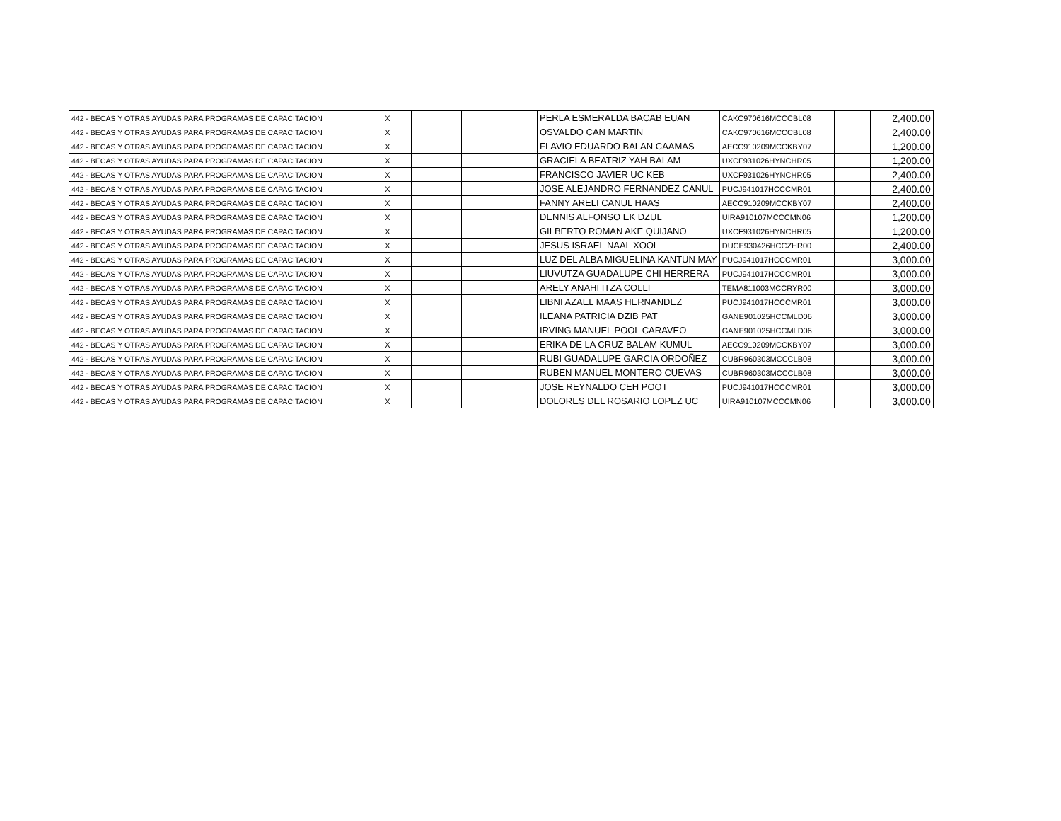| 442 - BECAS Y OTRAS AYUDAS PARA PROGRAMAS DE CAPACITACION | X | | | PERLA ESMERALDA BACAB EUAN | CAKC970616MCCCBL08 | | 2,400.00 |
| 442 - BECAS Y OTRAS AYUDAS PARA PROGRAMAS DE CAPACITACION | X | | | OSVALDO CAN MARTIN | CAKC970616MCCCBL08 | | 2,400.00 |
| 442 - BECAS Y OTRAS AYUDAS PARA PROGRAMAS DE CAPACITACION | X | | | FLAVIO EDUARDO BALAN CAAMAS | AECC910209MCCKBY07 | | 1,200.00 |
| 442 - BECAS Y OTRAS AYUDAS PARA PROGRAMAS DE CAPACITACION | X | | | GRACIELA BEATRIZ YAH BALAM | UXCF931026HYNCHR05 | | 1,200.00 |
| 442 - BECAS Y OTRAS AYUDAS PARA PROGRAMAS DE CAPACITACION | X | | | FRANCISCO JAVIER UC KEB | UXCF931026HYNCHR05 | | 2,400.00 |
| 442 - BECAS Y OTRAS AYUDAS PARA PROGRAMAS DE CAPACITACION | X | | | JOSE ALEJANDRO FERNANDEZ CANUL | PUCJ941017HCCCMR01 | | 2,400.00 |
| 442 - BECAS Y OTRAS AYUDAS PARA PROGRAMAS DE CAPACITACION | X | | | FANNY ARELI CANUL HAAS | AECC910209MCCKBY07 | | 2,400.00 |
| 442 - BECAS Y OTRAS AYUDAS PARA PROGRAMAS DE CAPACITACION | X | | | DENNIS ALFONSO EK DZUL | UIRA910107MCCCMN06 | | 1,200.00 |
| 442 - BECAS Y OTRAS AYUDAS PARA PROGRAMAS DE CAPACITACION | X | | | GILBERTO ROMAN AKE QUIJANO | UXCF931026HYNCHR05 | | 1,200.00 |
| 442 - BECAS Y OTRAS AYUDAS PARA PROGRAMAS DE CAPACITACION | X | | | JESUS ISRAEL NAAL XOOL | DUCE930426HCCZHR00 | | 2,400.00 |
| 442 - BECAS Y OTRAS AYUDAS PARA PROGRAMAS DE CAPACITACION | X | | | LUZ DEL ALBA MIGUELINA KANTUN MAY | PUCJ941017HCCCMR01 | | 3,000.00 |
| 442 - BECAS Y OTRAS AYUDAS PARA PROGRAMAS DE CAPACITACION | X | | | LIUVUTZA GUADALUPE CHI HERRERA | PUCJ941017HCCCMR01 | | 3,000.00 |
| 442 - BECAS Y OTRAS AYUDAS PARA PROGRAMAS DE CAPACITACION | X | | | ARELY ANAHI ITZA COLLI | TEMA811003MCCRYR00 | | 3,000.00 |
| 442 - BECAS Y OTRAS AYUDAS PARA PROGRAMAS DE CAPACITACION | X | | | LIBNI AZAEL MAAS HERNANDEZ | PUCJ941017HCCCMR01 | | 3,000.00 |
| 442 - BECAS Y OTRAS AYUDAS PARA PROGRAMAS DE CAPACITACION | X | | | ILEANA PATRICIA DZIB PAT | GANE901025HCCMLD06 | | 3,000.00 |
| 442 - BECAS Y OTRAS AYUDAS PARA PROGRAMAS DE CAPACITACION | X | | | IRVING MANUEL POOL CARAVEO | GANE901025HCCMLD06 | | 3,000.00 |
| 442 - BECAS Y OTRAS AYUDAS PARA PROGRAMAS DE CAPACITACION | X | | | ERIKA DE LA CRUZ BALAM KUMUL | AECC910209MCCKBY07 | | 3,000.00 |
| 442 - BECAS Y OTRAS AYUDAS PARA PROGRAMAS DE CAPACITACION | X | | | RUBI GUADALUPE GARCIA ORDOÑEZ | CUBR960303MCCCLB08 | | 3,000.00 |
| 442 - BECAS Y OTRAS AYUDAS PARA PROGRAMAS DE CAPACITACION | X | | | RUBEN MANUEL MONTERO CUEVAS | CUBR960303MCCCLB08 | | 3,000.00 |
| 442 - BECAS Y OTRAS AYUDAS PARA PROGRAMAS DE CAPACITACION | X | | | JOSE REYNALDO CEH POOT | PUCJ941017HCCCMR01 | | 3,000.00 |
| 442 - BECAS Y OTRAS AYUDAS PARA PROGRAMAS DE CAPACITACION | X | | | DOLORES DEL ROSARIO LOPEZ UC | UIRA910107MCCCMN06 | | 3,000.00 |